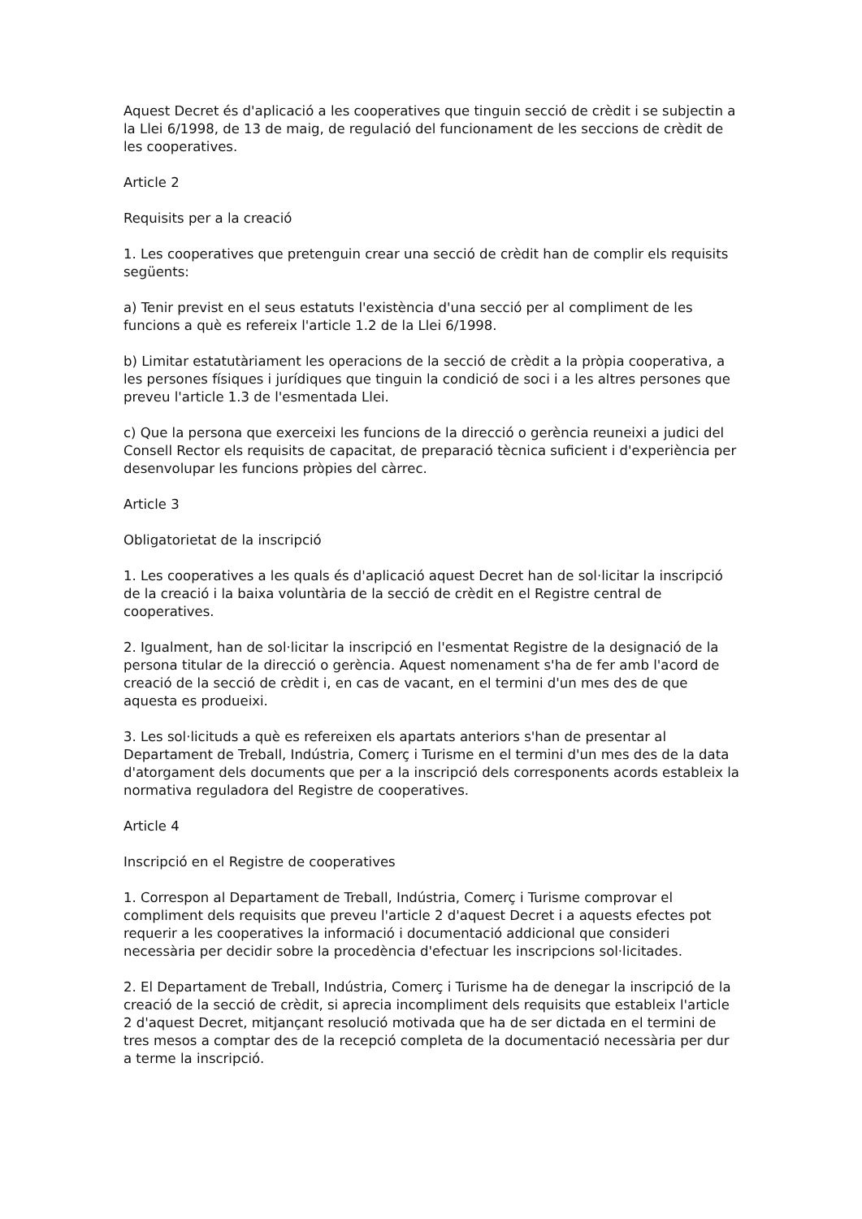Aquest Decret és d'aplicació a les cooperatives que tinguin secció de crèdit i se subjectin a la Llei 6/1998, de 13 de maig, de regulació del funcionament de les seccions de crèdit de les cooperatives.
Article 2
Requisits per a la creació
1. Les cooperatives que pretenguin crear una secció de crèdit han de complir els requisits següents:
a) Tenir previst en el seus estatuts l'existència d'una secció per al compliment de les funcions a què es refereix l'article 1.2 de la Llei 6/1998.
b) Limitar estatutàriament les operacions de la secció de crèdit a la pròpia cooperativa, a les persones físiques i jurídiques que tinguin la condició de soci i a les altres persones que preveu l'article 1.3 de l'esmentada Llei.
c) Que la persona que exerceixi les funcions de la direcció o gerència reuneixi a judici del Consell Rector els requisits de capacitat, de preparació tècnica suficient i d'experiència per desenvolupar les funcions pròpies del càrrec.
Article 3
Obligatorietat de la inscripció
1. Les cooperatives a les quals és d'aplicació aquest Decret han de sol·licitar la inscripció de la creació i la baixa voluntària de la secció de crèdit en el Registre central de cooperatives.
2. Igualment, han de sol·licitar la inscripció en l'esmentat Registre de la designació de la persona titular de la direcció o gerència. Aquest nomenament s'ha de fer amb l'acord de creació de la secció de crèdit i, en cas de vacant, en el termini d'un mes des de que aquesta es produeixi.
3. Les sol·licituds a què es refereixen els apartats anteriors s'han de presentar al Departament de Treball, Indústria, Comerç i Turisme en el termini d'un mes des de la data d'atorgament dels documents que per a la inscripció dels corresponents acords estableix la normativa reguladora del Registre de cooperatives.
Article 4
Inscripció en el Registre de cooperatives
1. Correspon al Departament de Treball, Indústria, Comerç i Turisme comprovar el compliment dels requisits que preveu l'article 2 d'aquest Decret i a aquests efectes pot requerir a les cooperatives la informació i documentació addicional que consideri necessària per decidir sobre la procedència d'efectuar les inscripcions sol·licitades.
2. El Departament de Treball, Indústria, Comerç i Turisme ha de denegar la inscripció de la creació de la secció de crèdit, si aprecia incompliment dels requisits que estableix l'article 2 d'aquest Decret, mitjançant resolució motivada que ha de ser dictada en el termini de tres mesos a comptar des de la recepció completa de la documentació necessària per dur a terme la inscripció.